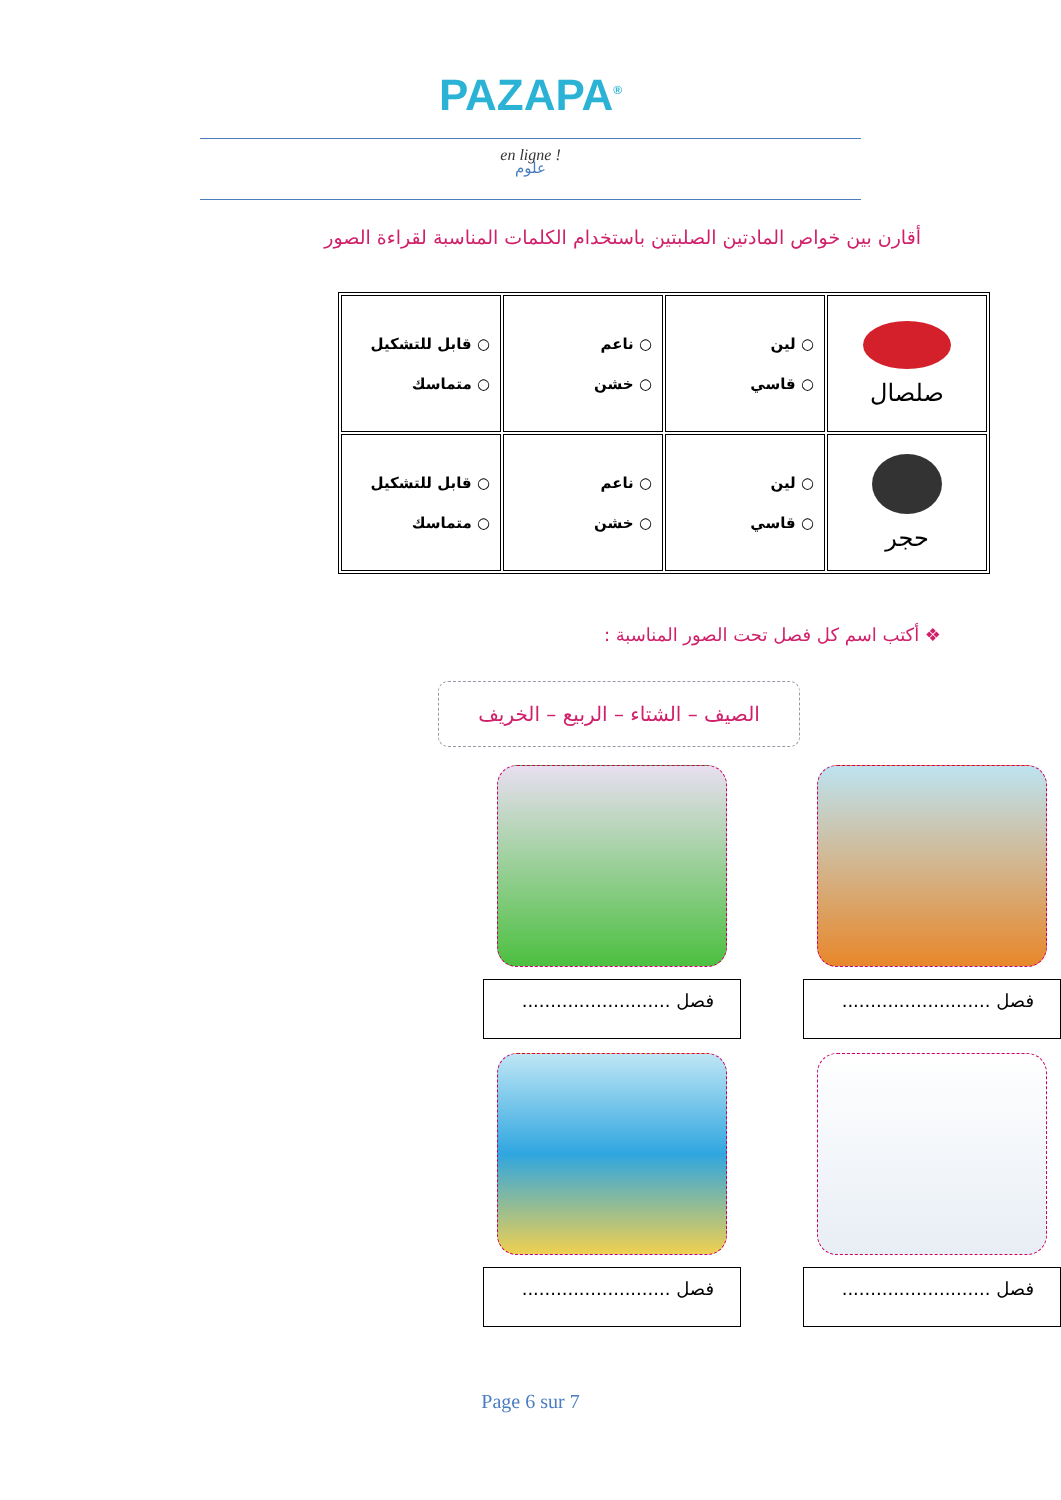PAZAPA<sup>®</sup>
en ligne !
علوم
أقارن بين خواص المادتين الصلبتين باستخدام الكلمات المناسبة لقراءة الصور
| صلصال | ○ لين ○ قاسي | ○ ناعم ○ خشن | ○ قابل للتشكيل ○ متماسك |
| حجر | ○ لين ○ قاسي | ○ ناعم ○ خشن | ○ قابل للتشكيل ○ متماسك |
❖ أكتب اسم كل فصل تحت الصور المناسبة :
الصيف – الشتاء – الربيع – الخريف
فصل ..........................
فصل ..........................
فصل ..........................
فصل ..........................
Page 6 sur 7